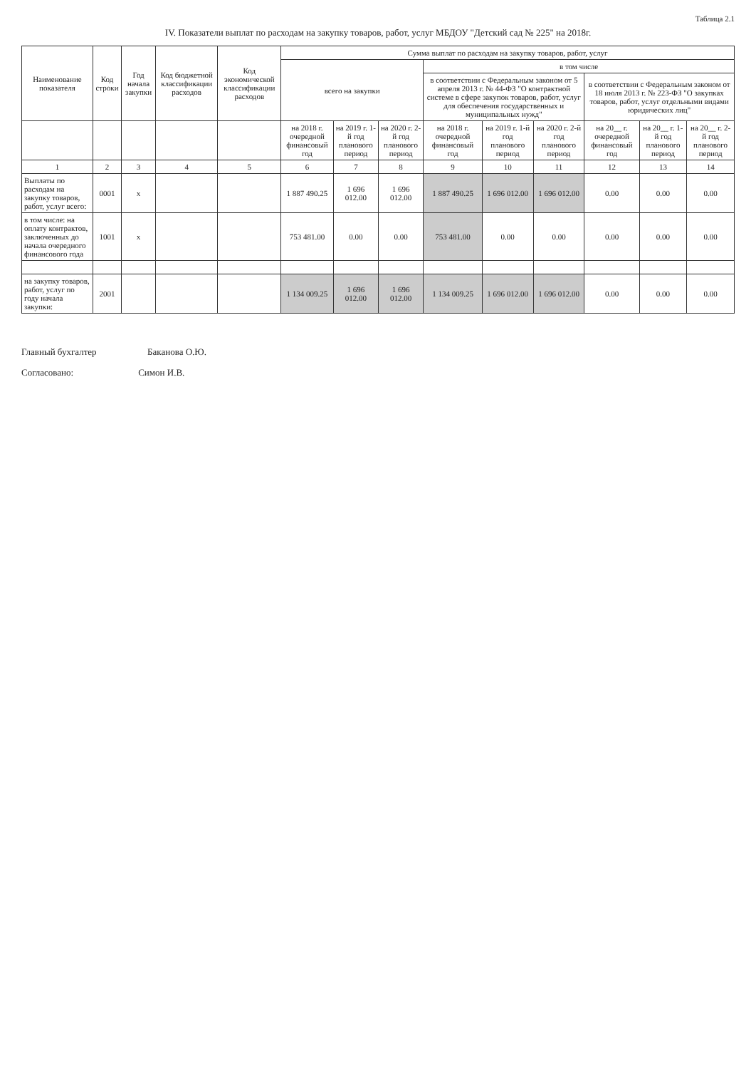Таблица 2.1
IV. Показатели выплат по расходам на закупку товаров, работ, услуг МБДОУ "Детский сад № 225" на 2018г.
| Наименование показателя | Код строки | Год начала закупки | Код бюджетной классификации расходов | Код экономической классификации расходов | Сумма выплат по расходам на закупку товаров, работ, услуг | | | | | | | | |
| --- | --- | --- | --- | --- | --- | --- | --- | --- | --- | --- | --- | --- | --- |
| | | | | | всего на закупки | | | в том числе | | | | | |
| | | | | | | | | в соответствии с Федеральным законом от 5 апреля 2013 г. № 44-ФЗ "О контрактной системе в сфере закупок товаров, работ, услуг для обеспечения государственных и муниципальных нужд" | | | в соответствии с Федеральным законом от 18 июля 2013 г. № 223-ФЗ "О закупках товаров, работ, услуг отдельными видами юридических лиц" | | |
| | | | | | на 2018 г. очередной финансовый год | на 2019 г. 1-й год планового период | на 2020 г. 2-й год планового период | на 2018 г. очередной финансовый год | на 2019 г. 1-й год планового период | на 2020 г. 2-й год планового период | на 20__ г. очередной финансовый год | на 20__ г. 1-й год планового период | на 20__ г. 2-й год планового период |
| 1 | 2 | 3 | 4 | 5 | 6 | 7 | 8 | 9 | 10 | 11 | 12 | 13 | 14 |
| Выплаты по расходам на закупку товаров, работ, услуг всего: | 0001 | x | | | 1 887 490.25 | 1 696 012.00 | 1 696 012.00 | 1 887 490.25 | 1 696 012.00 | 1 696 012.00 | 0.00 | 0.00 | 0.00 |
| в том числе: на оплату контрактов, заключенных до начала очередного финансового года | 1001 | x | | | 753 481.00 | 0.00 | 0.00 | 753 481.00 | 0.00 | 0.00 | 0.00 | 0.00 | 0.00 |
| на закупку товаров, работ, услуг по году начала закупки: | 2001 | | | | 1 134 009.25 | 1 696 012.00 | 1 696 012.00 | 1 134 009.25 | 1 696 012.00 | 1 696 012.00 | 0.00 | 0.00 | 0.00 |
Главный бухгалтер Баканова О.Ю.
Согласовано: Симон И.В.